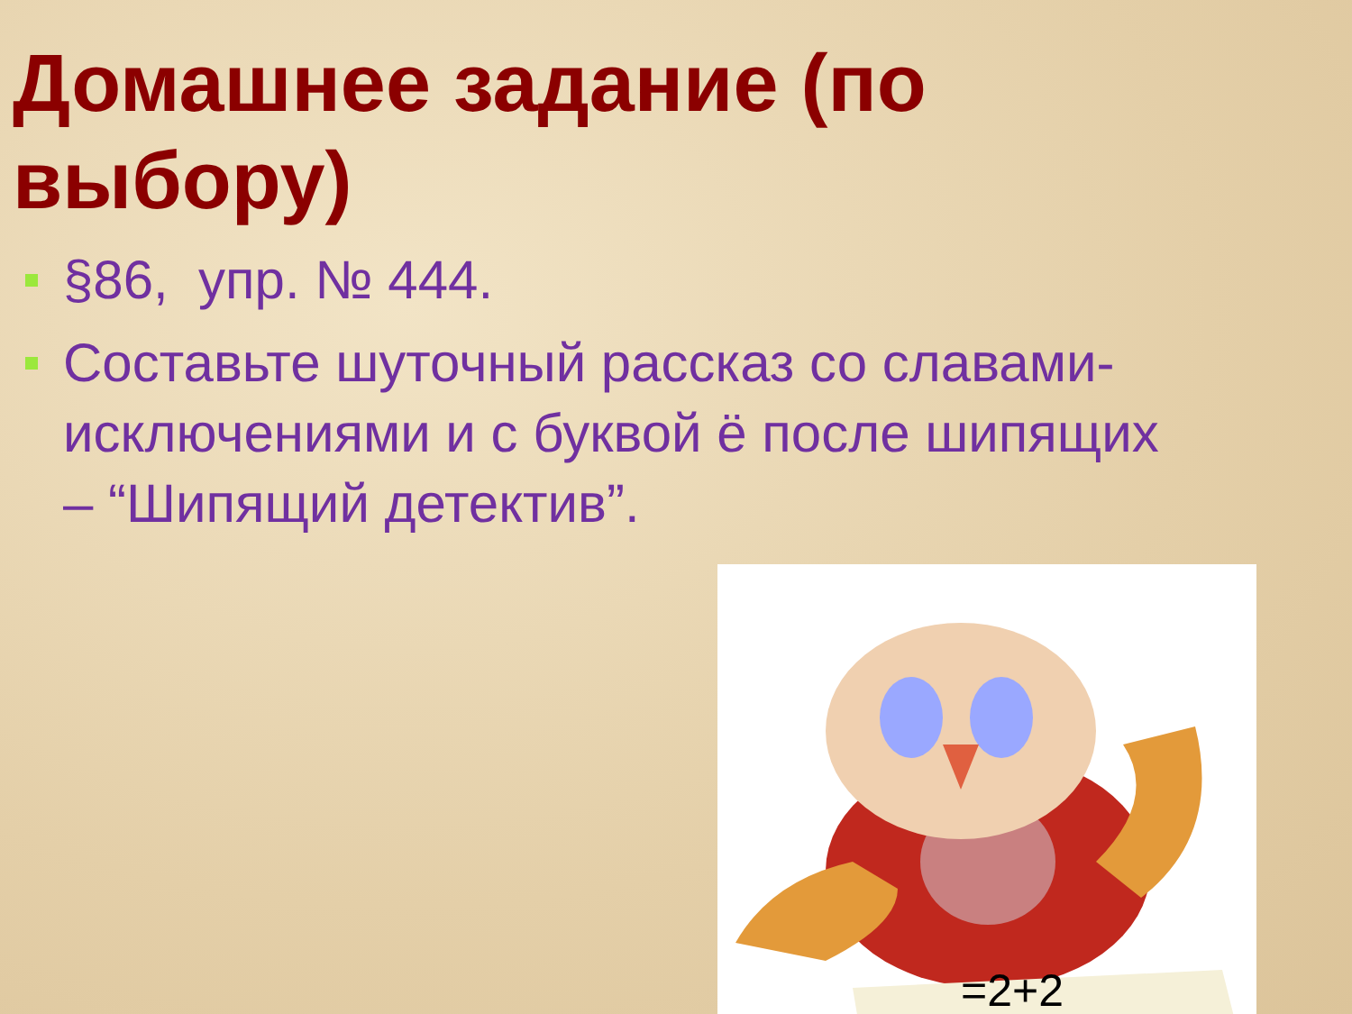Домашнее задание (по выбору)
§86, упр. № 444.
Составьте шуточный рассказ со славами-исключениями и с буквой ё после шипящих – “Шипящий детектив”.
=2+2